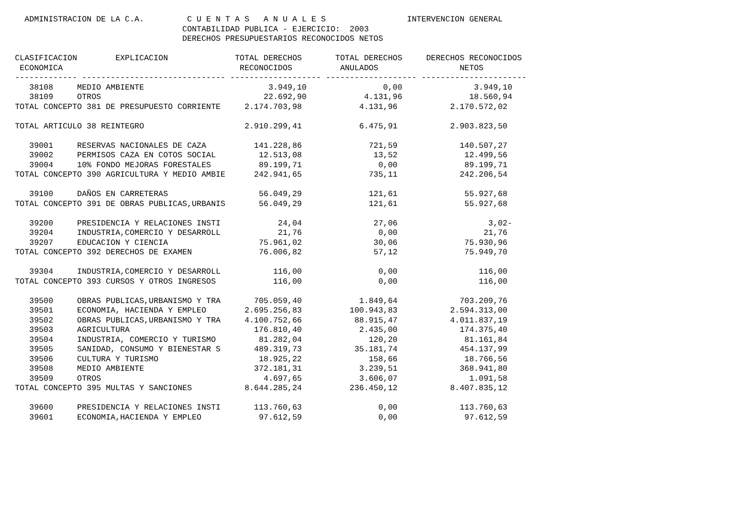ADMINISTRACION DE LA C.A.         C U E N T A S   A N U A L E S                 INTERVENCION GENERAL
                                   CONTABILIDAD PUBLICA - EJERCICIO:  2003
                                   DERECHOS PRESUPUESTARIOS RECONOCIDOS NETOS

CLASIFICACION        EXPLICACION              TOTAL DERECHOS       TOTAL DERECHOS     DERECHOS RECONOCIDOS
 ECONOMICA                                     RECONOCIDOS          ANULADOS                 NETOS
------------- ------------------------------ ------------------- ------------------- ----------------------
   38108     MEDIO AMBIENTE                          3.949,10                0,00               3.949,10
   38109     OTROS                                  22.692,90            4.131,96              18.560,94
TOTAL CONCEPTO 381 DE PRESUPUESTO CORRIENTE     2.174.703,98            4.131,96           2.170.572,02

TOTAL ARTICULO 38 REINTEGRO                     2.910.299,41            6.475,91           2.903.823,50

   39001     RESERVAS NACIONALES DE CAZA          141.228,86              721,59             140.507,27
   39002     PERMISOS CAZA EN COTOS SOCIAL         12.513,08               13,52              12.499,56
   39004     10% FONDO MEJORAS FORESTALES          89.199,71                0,00              89.199,71
TOTAL CONCEPTO 390 AGRICULTURA Y MEDIO AMBIE      242.941,65              735,11             242.206,54

   39100     DAÑOS EN CARRETERAS                   56.049,29              121,61              55.927,68
TOTAL CONCEPTO 391 DE OBRAS PUBLICAS,URBANIS       56.049,29              121,61              55.927,68

   39200     PRESIDENCIA Y RELACIONES INSTI            24,04               27,06                   3,02-
   39204     INDUSTRIA,COMERCIO Y DESARROLL            21,76                0,00                  21,76
   39207     EDUCACION Y CIENCIA                   75.961,02               30,06              75.930,96
TOTAL CONCEPTO 392 DERECHOS DE EXAMEN              76.006,82               57,12              75.949,70

   39304     INDUSTRIA,COMERCIO Y DESARROLL           116,00                0,00                 116,00
TOTAL CONCEPTO 393 CURSOS Y OTROS INGRESOS            116,00                0,00                 116,00

   39500     OBRAS PUBLICAS,URBANISMO Y TRA       705.059,40            1.849,64             703.209,76
   39501     ECONOMIA, HACIENDA Y EMPLEO        2.695.256,83          100.943,83           2.594.313,00
   39502     OBRAS PUBLICAS,URBANISMO Y TRA     4.100.752,66           88.915,47           4.011.837,19
   39503     AGRICULTURA                          176.810,40            2.435,00             174.375,40
   39504     INDUSTRIA, COMERCIO Y TURISMO         81.282,04              120,20              81.161,84
   39505     SANIDAD, CONSUMO Y BIENESTAR S       489.319,73           35.181,74             454.137,99
   39506     CULTURA Y TURISMO                     18.925,22              158,66              18.766,56
   39508     MEDIO AMBIENTE                       372.181,31            3.239,51             368.941,80
   39509     OTROS                                  4.697,65            3.606,07               1.091,58
TOTAL CONCEPTO 395 MULTAS Y SANCIONES           8.644.285,24          236.450,12           8.407.835,12

   39600     PRESIDENCIA Y RELACIONES INSTI       113.760,63                0,00             113.760,63
   39601     ECONOMIA,HACIENDA Y EMPLEO            97.612,59                0,00              97.612,59